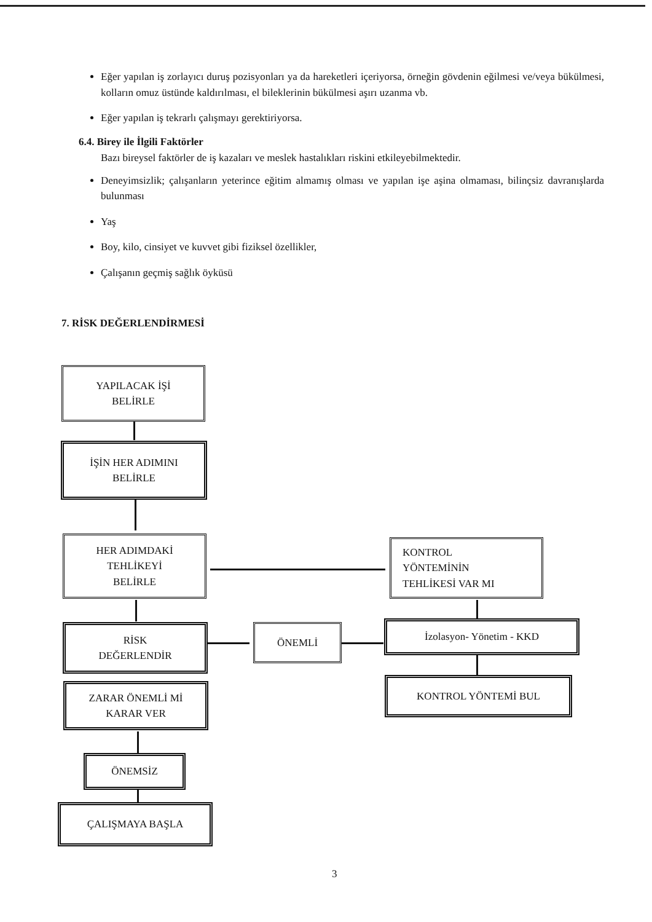Eğer yapılan iş zorlayıcı duruş pozisyonları ya da hareketleri içeriyorsa, örneğin gövdenin eğilmesi ve/veya bükülmesi, kolların omuz üstünde kaldırılması, el bileklerinin bükülmesi aşırı uzanma vb.
Eğer yapılan iş tekrarlı çalışmayı gerektiriyorsa.
6.4. Birey ile İlgili Faktörler
Bazı bireysel faktörler de iş kazaları ve meslek hastalıkları riskini etkileyebilmektedir.
Deneyimsizlik; çalışanların yeterince eğitim almamış olması ve yapılan işe aşina olmaması, bilinçsiz davranışlarda bulunması
Yaş
Boy, kilo, cinsiyet ve kuvvet gibi fiziksel özellikler,
Çalışanın geçmiş sağlık öyküsü
7. RİSK DEĞERLENDİRMESİ
YAPILACAK İŞİ
BELİRLE
İŞİN HER ADIMINI
BELİRLE
HER ADIMDAKİ
TEHLİKEYİ
BELİRLE
KONTROL
YÖNTEMİNİN
TEHLİKESİ VAR MI
RİSK
DEĞERLENDİR
ÖNEMLİ İzolasyon- Yönetim - KKD
KONTROL YÖNTEMİ BUL
ZARAR ÖNEMLİ Mİ
KARAR VER
ÖNEMSİZ
ÇALIŞMAYA BAŞLA
3